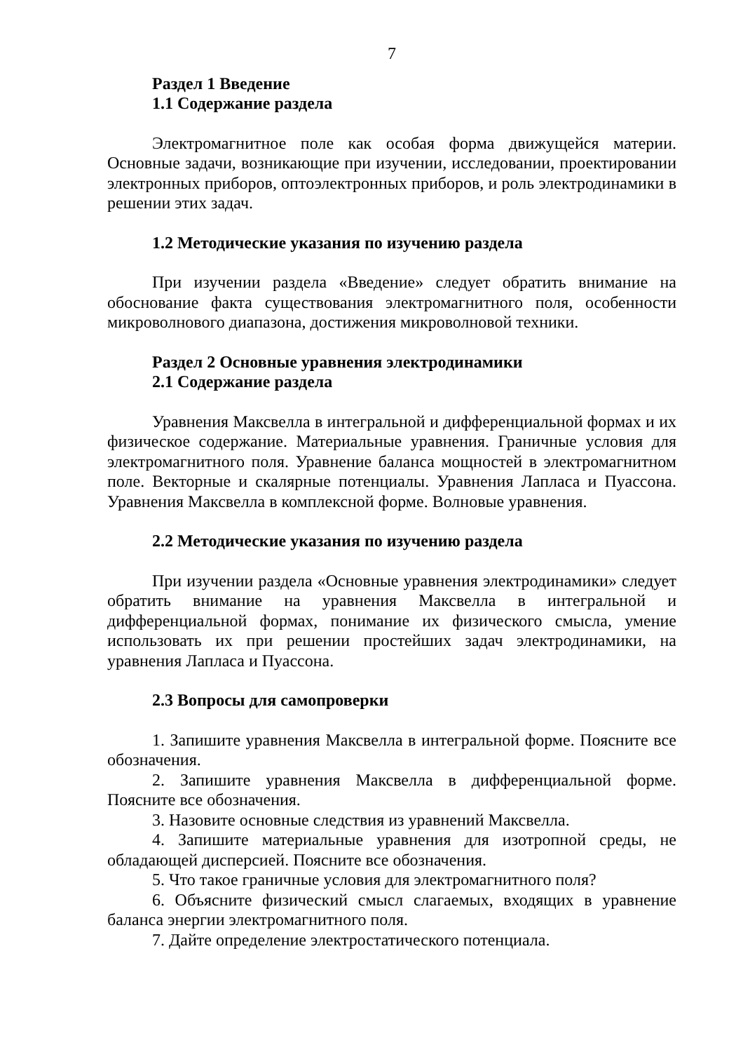7
Раздел 1 Введение
1.1 Содержание раздела
Электромагнитное поле как особая форма движущейся материи. Основные задачи, возникающие при изучении, исследовании, проектировании электронных приборов, оптоэлектронных приборов, и роль электродинамики в решении этих задач.
1.2 Методические указания по изучению раздела
При изучении раздела «Введение» следует обратить внимание на обоснование факта существования электромагнитного поля, особенности микроволнового диапазона, достижения микроволновой техники.
Раздел 2 Основные уравнения электродинамики
2.1 Содержание раздела
Уравнения Максвелла в интегральной и дифференциальной формах и их физическое содержание. Материальные уравнения. Граничные условия для электромагнитного поля. Уравнение баланса мощностей в электромагнитном поле. Векторные и скалярные потенциалы. Уравнения Лапласа и Пуассона. Уравнения Максвелла в комплексной форме. Волновые уравнения.
2.2 Методические указания по изучению раздела
При изучении раздела «Основные уравнения электродинамики» следует обратить внимание на уравнения Максвелла в интегральной и дифференциальной формах, понимание их физического смысла, умение использовать их при решении простейших задач электродинамики, на уравнения Лапласа и Пуассона.
2.3 Вопросы для самопроверки
1. Запишите уравнения Максвелла в интегральной форме. Поясните все обозначения.
2. Запишите уравнения Максвелла в дифференциальной форме. Поясните все обозначения.
3. Назовите основные следствия из уравнений Максвелла.
4. Запишите материальные уравнения для изотропной среды, не обладающей дисперсией. Поясните все обозначения.
5. Что такое граничные условия для электромагнитного поля?
6. Объясните физический смысл слагаемых, входящих в уравнение баланса энергии электромагнитного поля.
7. Дайте определение электростатического потенциала.